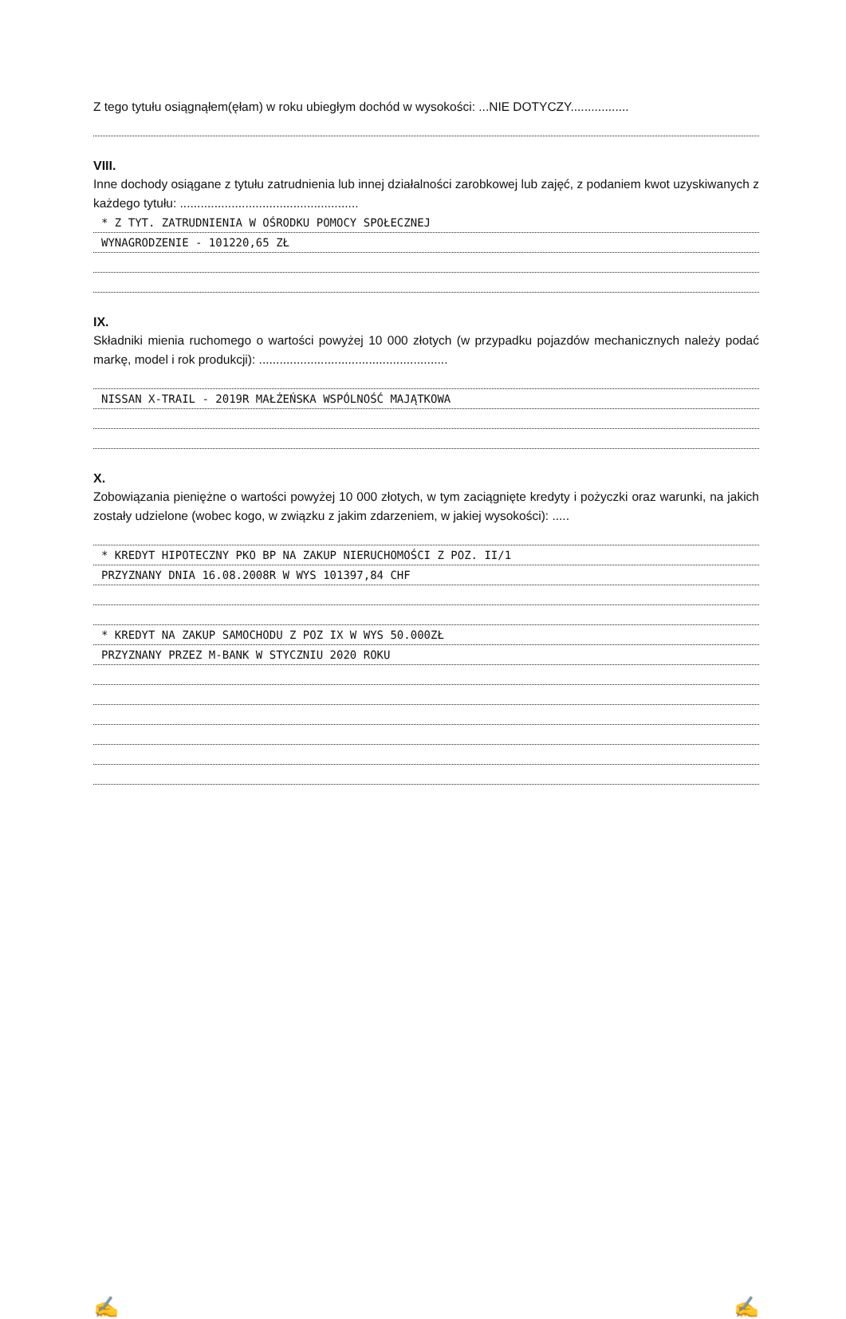Z tego tytułu osiągnąłem(ęłam) w roku ubiegłym dochód w wysokości: ...NIE DOTYCZY.................
VIII.
Inne dochody osiągane z tytułu zatrudnienia lub innej działalności zarobkowej lub zajęć, z podaniem kwot uzyskiwanych z każdego tytułu: ....................................................
* Z TYT. ZATRUDNIENIA W OŚRODKU POMOCY SPOŁECZNEJ
WYNAGRODZENIE - 101220,65 ZŁ
IX.
Składniki mienia ruchomego o wartości powyżej 10 000 złotych (w przypadku pojazdów mechanicznych należy podać markę, model i rok produkcji): .......................................................
NISSAN X-TRAIL - 2019R MAŁŻEŃSKA WSPÓLNOŚĆ MAJĄTKOWA
X.
Zobowiązania pieniężne o wartości powyżej 10 000 złotych, w tym zaciągnięte kredyty i pożyczki oraz warunki, na jakich zostały udzielone (wobec kogo, w związku z jakim zdarzeniem, w jakiej wysokości): .....
* KREDYT HIPOTECZNY PKO BP NA ZAKUP NIERUCHOMOŚCI Z POZ. II/1
PRZYZNANY DNIA 16.08.2008R W WYS 101397,84 CHF
* KREDYT NA ZAKUP SAMOCHODU Z POZ IX W WYS 50.000ZŁ
PRZYZNANY PRZEZ M-BANK W STYCZNIU 2020 ROKU
✍ ✍